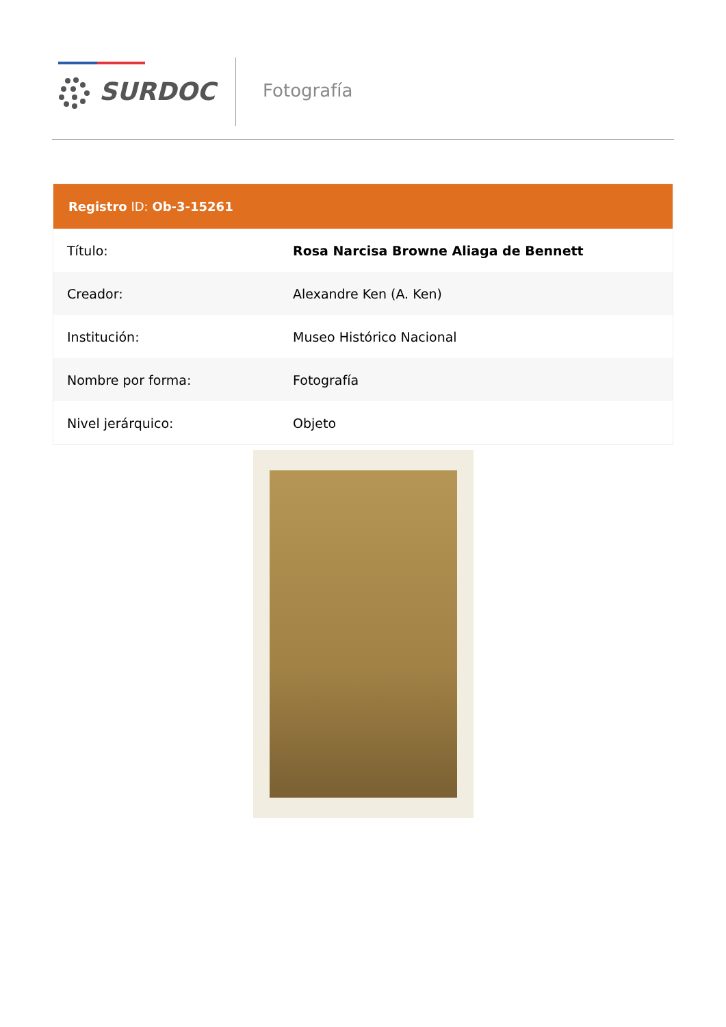SURDOC Fotografía
Registro ID: Ob-3-15261
| Título: | Rosa Narcisa Browne Aliaga de Bennett |
| Creador: | Alexandre Ken (A. Ken) |
| Institución: | Museo Histórico Nacional |
| Nombre por forma: | Fotografía |
| Nivel jerárquico: | Objeto |